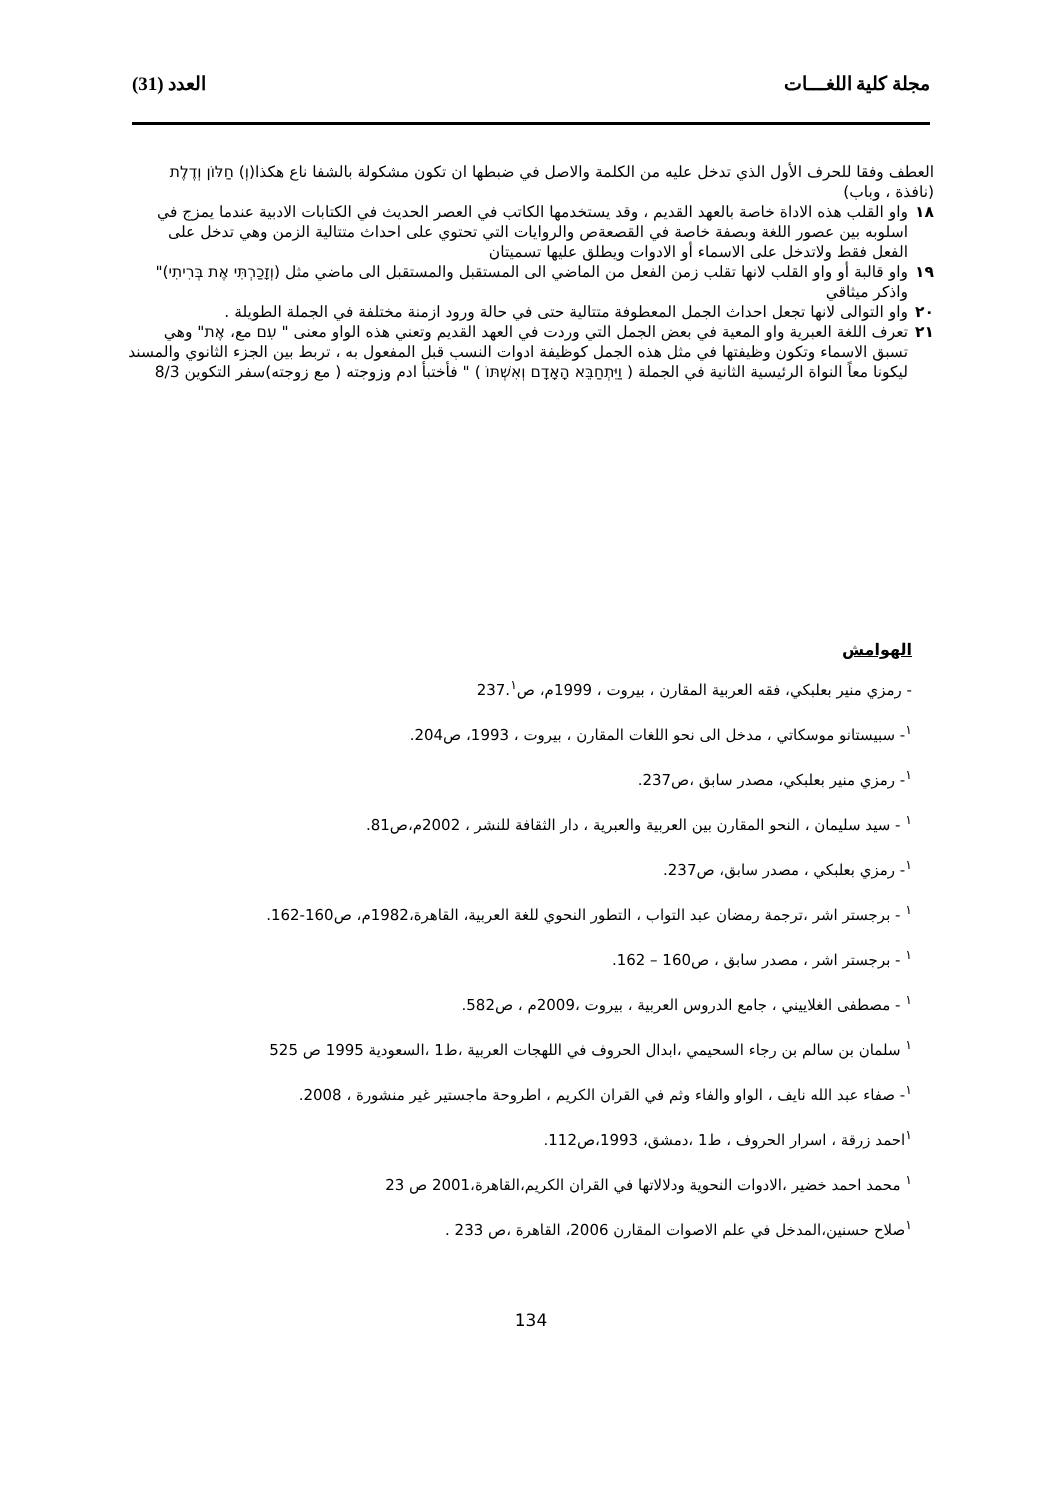مجلة كلية اللغـــات العدد (31)
العطف وفقا للحرف الأول الذي تدخل عليه من الكلمة والاصل في ضبطها ان تكون مشكولة بالشفا ناع هكذا(וְ) חַלּוֹן וְדֶלֶת (نافذة ، وباب)
١٨ واو القلب هذه الاداة خاصة بالعهد القديم ، وقد يستخدمها الكاتب في العصر الحديث في الكتابات الادبية عندما يمزج في اسلوبه بين عصور اللغة وبصفة خاصة في القصعةص والروايات التي تحتوي على احداث متتالية الزمن وهي تدخل على الفعل فقط ولاتدخل على الاسماء أو الادوات ويطلق عليها تسميتان
١٩ واو قالبة أو واو القلب لانها تقلب زمن الفعل من الماضي الى المستقبل والمستقبل الى ماضي مثل (וְזָכַרְתִּי אֶת בְּרִיתִי)" واذكر ميثاقي
٢٠ واو التوالى لانها تجعل احداث الجمل المعطوفة متتالية حتى في حالة ورود ازمنة مختلفة في الجملة الطويلة .
٢١ تعرف اللغة العبرية واو المعية في بعض الجمل التي وردت في العهد القديم وتعني هذه الواو معنى " עִם مع، אֶת" وهي تسبق الاسماء وتكون وظيفتها في مثل هذه الجمل كوظيفة ادوات النسب قبل المفعول به ، تربط بين الجزء الثانوي والمسند ليكونا معاً النواة الرئيسية الثانية في الجملة ( וַיִּתְחַבֵּא הָאָדָם וְאִשְׁתּוֹ ) " فأختبأ ادم وزوجته ( مع زوجته)سفر التكوين 8/3
الهوامش
- رمزي منير بعلبكي، فقه العربية المقارن ، بيروت ، 1999م، ص237.<sup>١</sup>
<sup>١</sup>- سبيستانو موسكاتي ، مدخل الى نحو اللغات المقارن ، بيروت ، 1993، ص204.
<sup>١</sup>- رمزي منير بعلبكي، مصدر سابق ،ص237.
<sup>١</sup> - سيد سليمان ، النحو المقارن بين العربية والعبرية ، دار الثقافة للنشر ، 2002م،ص81.
<sup>١</sup>- رمزي بعلبكي ، مصدر سابق، ص237.
<sup>١</sup> - برجستر اشر ،ترجمة رمضان عبد التواب ، التطور النحوي للغة العربية، القاهرة،1982م، ص160-162.
<sup>١</sup> - برجستر اشر ، مصدر سابق ، ص160 – 162.
<sup>١</sup> - مصطفى الغلاييني ، جامع الدروس العربية ، بيروت ،2009م ، ص582.
<sup>١</sup> سلمان بن سالم بن رجاء السحيمي ،ابدال الحروف في اللهجات العربية ،ط1 ،السعودية 1995 ص 525
<sup>١</sup>- صفاء عبد الله نايف ، الواو والفاء وثم في القران الكريم ، اطروحة ماجستير غير منشورة ، 2008.
<sup>١</sup> احمد زرقة ، اسرار الحروف ، ط1 ،دمشق، 1993،ص112.
<sup>١</sup> محمد احمد خضير ،الادوات النحوية ودلالاتها في القران الكريم،القاهرة،2001 ص 23
<sup>١</sup> صلاح حسنين،المدخل في علم الاصوات المقارن 2006، القاهرة ،ص 233 .
134